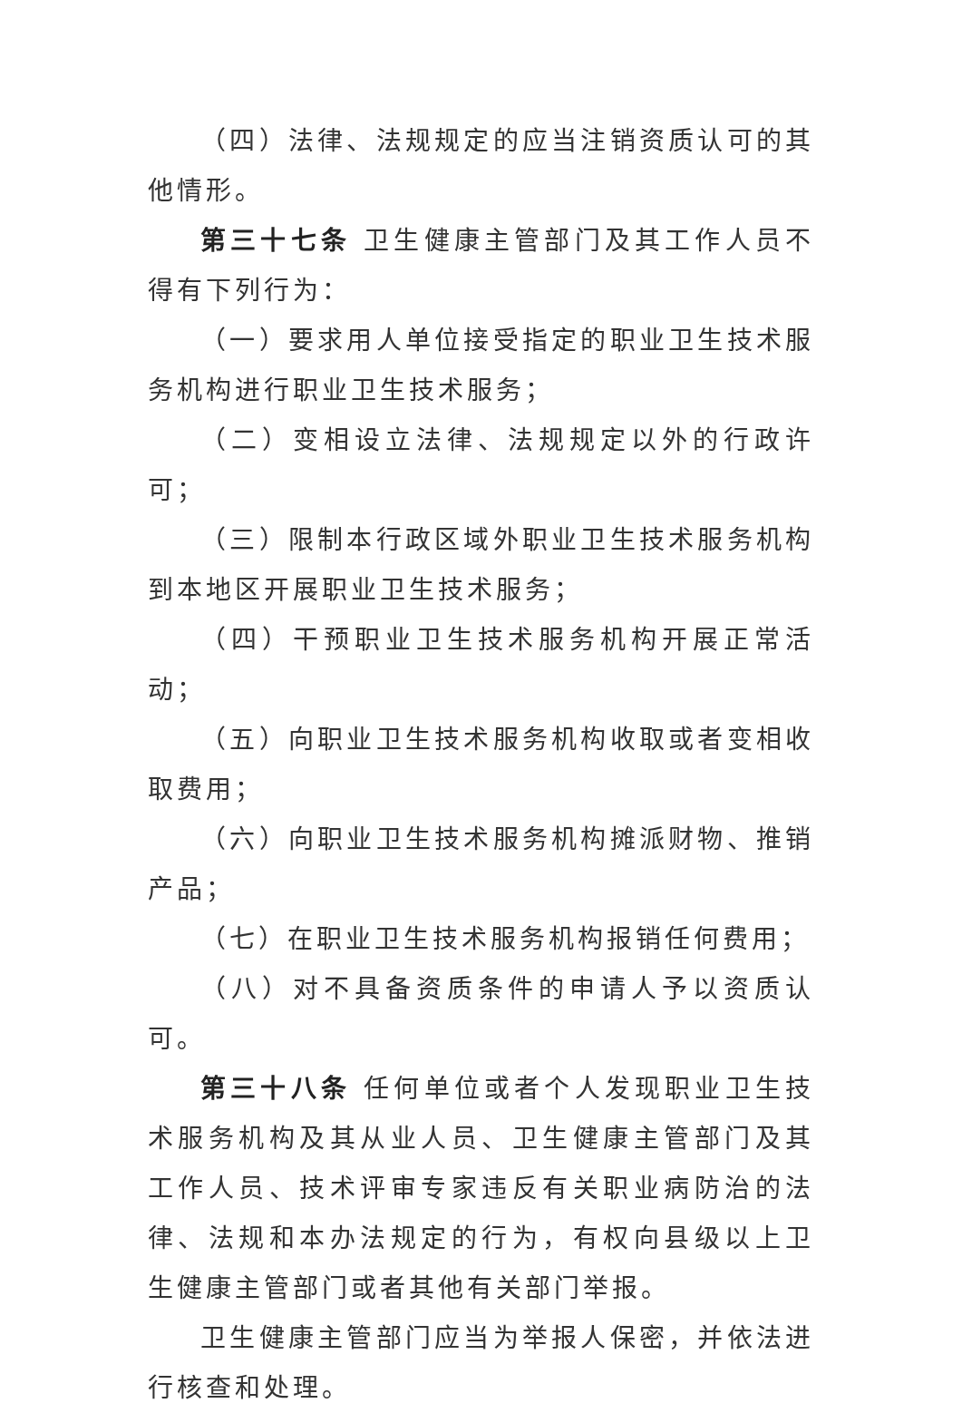（四）法律、法规规定的应当注销资质认可的其他情形。
第三十七条 卫生健康主管部门及其工作人员不得有下列行为：
（一）要求用人单位接受指定的职业卫生技术服务机构进行职业卫生技术服务；
（二）变相设立法律、法规规定以外的行政许可；
（三）限制本行政区域外职业卫生技术服务机构到本地区开展职业卫生技术服务；
（四）干预职业卫生技术服务机构开展正常活动；
（五）向职业卫生技术服务机构收取或者变相收取费用；
（六）向职业卫生技术服务机构摊派财物、推销产品；
（七）在职业卫生技术服务机构报销任何费用；
（八）对不具备资质条件的申请人予以资质认可。
第三十八条 任何单位或者个人发现职业卫生技术服务机构及其从业人员、卫生健康主管部门及其工作人员、技术评审专家违反有关职业病防治的法律、法规和本办法规定的行为，有权向县级以上卫生健康主管部门或者其他有关部门举报。
卫生健康主管部门应当为举报人保密，并依法进行核查和处理。